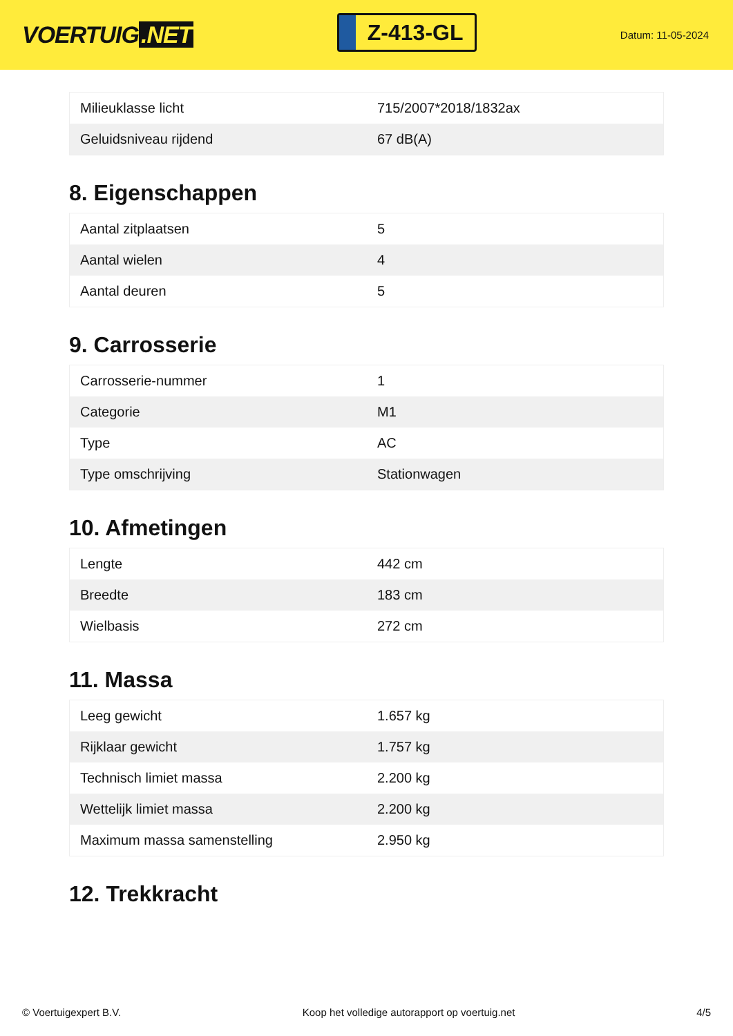VOERTUIG.NET
Z-413-GL
Datum: 11-05-2024
| Milieuklasse licht | 715/2007*2018/1832ax |
| Geluidsniveau rijdend | 67 dB(A) |
8. Eigenschappen
| Aantal zitplaatsen | 5 |
| Aantal wielen | 4 |
| Aantal deuren | 5 |
9. Carrosserie
| Carrosserie-nummer | 1 |
| Categorie | M1 |
| Type | AC |
| Type omschrijving | Stationwagen |
10. Afmetingen
| Lengte | 442 cm |
| Breedte | 183 cm |
| Wielbasis | 272 cm |
11. Massa
| Leeg gewicht | 1.657 kg |
| Rijklaar gewicht | 1.757 kg |
| Technisch limiet massa | 2.200 kg |
| Wettelijk limiet massa | 2.200 kg |
| Maximum massa samenstelling | 2.950 kg |
12. Trekkracht
© Voertuigexpert B.V. Koop het volledige autorapport op voertuig.net 4/5